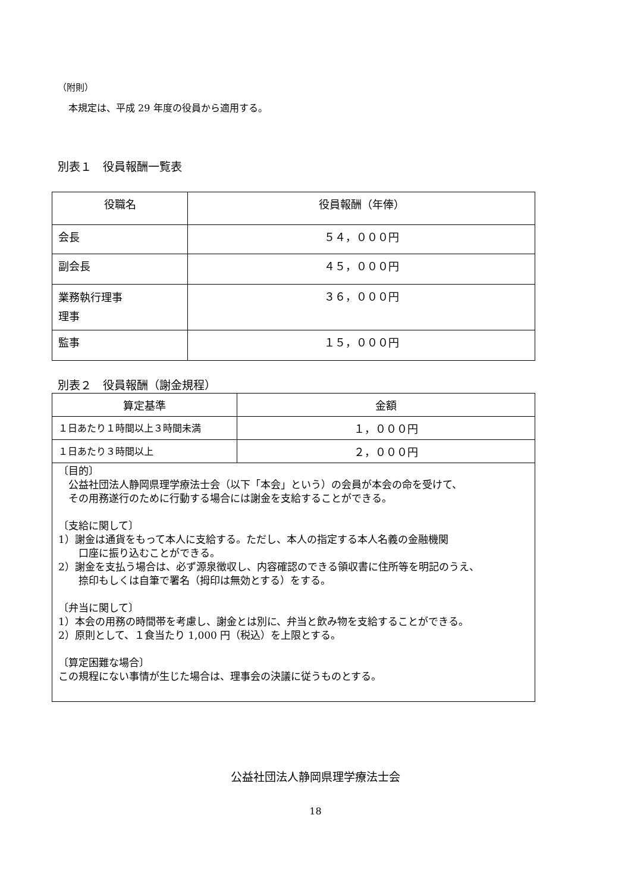（附則）
本規定は、平成 29 年度の役員から適用する。
別表１　役員報酬一覧表
| 役職名 | 役員報酬（年俸） |
| --- | --- |
| 会長 | ５４，０００円 |
| 副会長 | ４５，０００円 |
| 業務執行理事 理事 | ３６，０００円 |
| 監事 | １５，０００円 |
別表２　役員報酬（謝金規程）
| 算定基準 | 金額 |
| --- | --- |
| １日あたり１時間以上３時間未満 | １，０００円 |
| １日あたり３時間以上 | ２，０００円 |
| 〔目的〕 公益社団法人静岡県理学療法士会（以下「本会」という）の会員が本会の命を受けて、 その用務遂行のために行動する場合には謝金を支給することができる。 〔支給に関して〕 1）謝金は通貨をもって本人に支給する。ただし、本人の指定する本人名義の金融機関 口座に振り込むことができる。 2）謝金を支払う場合は、必ず源泉徴収し、内容確認のできる領収書に住所等を明記のうえ、 捺印もしくは自筆で署名（拇印は無効とする）をする。 〔弁当に関して〕 1）本会の用務の時間帯を考慮し、謝金とは別に、弁当と飲み物を支給することができる。 2）原則として、１食当たり 1,000 円（税込）を上限とする。 〔算定困難な場合〕 この規程にない事情が生じた場合は、理事会の決議に従うものとする。 | |
公益社団法人静岡県理学療法士会
18